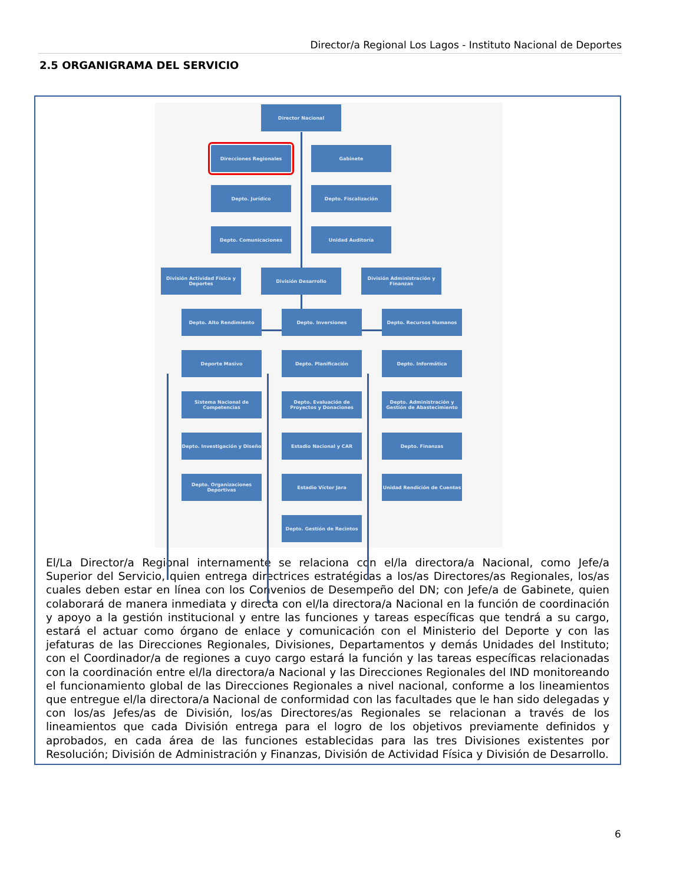Director/a Regional Los Lagos - Instituto Nacional de Deportes
2.5 ORGANIGRAMA DEL SERVICIO
Director Nacional
Direcciones Regionales Gabinete
Depto. Jurídico Depto. Fiscalización
Depto. Comunicaciones Unidad Auditoría
División Actividad Física y Deportes
División Desarrollo
División Administración y Finanzas
Depto. Alto Rendimiento Depto. Inversiones Depto. Recursos Humanos
Deporte Masivo Depto. Planificación Depto. Informática
Sistema Nacional de Competencias
Depto. Evaluación de Proyectos y Donaciones
Depto. Administración y Gestión de Abastecimiento
Depto. Investigación y Diseño
Estadio Nacional y CAR Depto. Finanzas
Depto. Organizaciones Deportivas
Estadio Víctor Jara Unidad Rendición de Cuentas
Depto. Gestión de Recintos
El/La Director/a Regional internamente se relaciona con el/la directora/a Nacional, como Jefe/a Superior del Servicio, quien entrega directrices estratégicas a los/as Directores/as Regionales, los/as cuales deben estar en línea con los Convenios de Desempeño del DN; con Jefe/a de Gabinete, quien colaborará de manera inmediata y directa con el/la directora/a Nacional en la función de coordinación y apoyo a la gestión institucional y entre las funciones y tareas específicas que tendrá a su cargo, estará el actuar como órgano de enlace y comunicación con el Ministerio del Deporte y con las jefaturas de las Direcciones Regionales, Divisiones, Departamentos y demás Unidades del Instituto; con el Coordinador/a de regiones a cuyo cargo estará la función y las tareas específicas relacionadas con la coordinación entre el/la directora/a Nacional y las Direcciones Regionales del IND monitoreando el funcionamiento global de las Direcciones Regionales a nivel nacional, conforme a los lineamientos que entregue el/la directora/a Nacional de conformidad con las facultades que le han sido delegadas y con los/as Jefes/as de División, los/as Directores/as Regionales se relacionan a través de los lineamientos que cada División entrega para el logro de los objetivos previamente definidos y aprobados, en cada área de las funciones establecidas para las tres Divisiones existentes por Resolución; División de Administración y Finanzas, División de Actividad Física y División de Desarrollo.
6